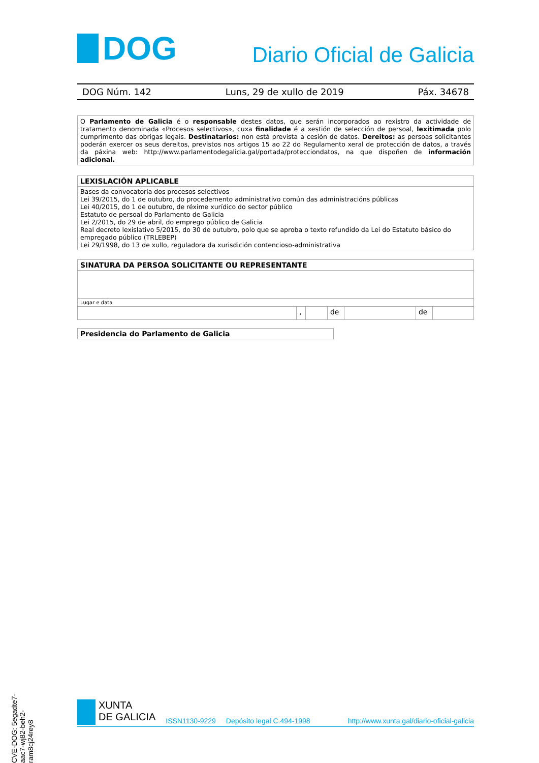DOG
Diario Oficial de Galicia
DOG Núm. 142 Luns, 29 de xullo de 2019 Páx. 34678
O Parlamento de Galicia é o responsable destes datos, que serán incorporados ao rexistro da actividade de tratamento denominada «Procesos selectivos», cuxa finalidade é a xestión de selección de persoal, lexitimada polo cumprimento das obrigas legais. Destinatarios: non está prevista a cesión de datos. Dereitos: as persoas solicitantes poderán exercer os seus dereitos, previstos nos artigos 15 ao 22 do Regulamento xeral de protección de datos, a través da páxina web: http://www.parlamentodegalicia.gal/portada/protecciondatos, na que dispoñen de información adicional.
| LEXISLACIÓN APLICABLE |
| --- |
| Bases da convocatoria dos procesos selectivos Lei 39/2015, do 1 de outubro, do procedemento administrativo común das administracións públicas Lei 40/2015, do 1 de outubro, de réxime xurídico do sector público Estatuto de persoal do Parlamento de Galicia Lei 2/2015, do 29 de abril, do emprego público de Galicia Real decreto lexislativo 5/2015, do 30 de outubro, polo que se aproba o texto refundido da Lei do Estatuto básico do empregado público (TRLEBEP) Lei 29/1998, do 13 de xullo, reguladora da xurisdición contencioso-administrativa |
| SINATURA DA PERSOA SOLICITANTE OU REPRESENTANTE | | | | | | |
| --- | --- | --- | --- | --- | --- | --- |
| Lugar e data | | | | | | |
| | , | | de | | de | |
| Presidencia do Parlamento de Galicia |
| --- |
CVE-DOG: 5egadte7-aac7-wj82-beh2-ram8cj24rey8
XUNTA
DE GALICIA
ISSN1130-9229 Depósito legal C.494-1998 http://www.xunta.gal/diario-oficial-galicia